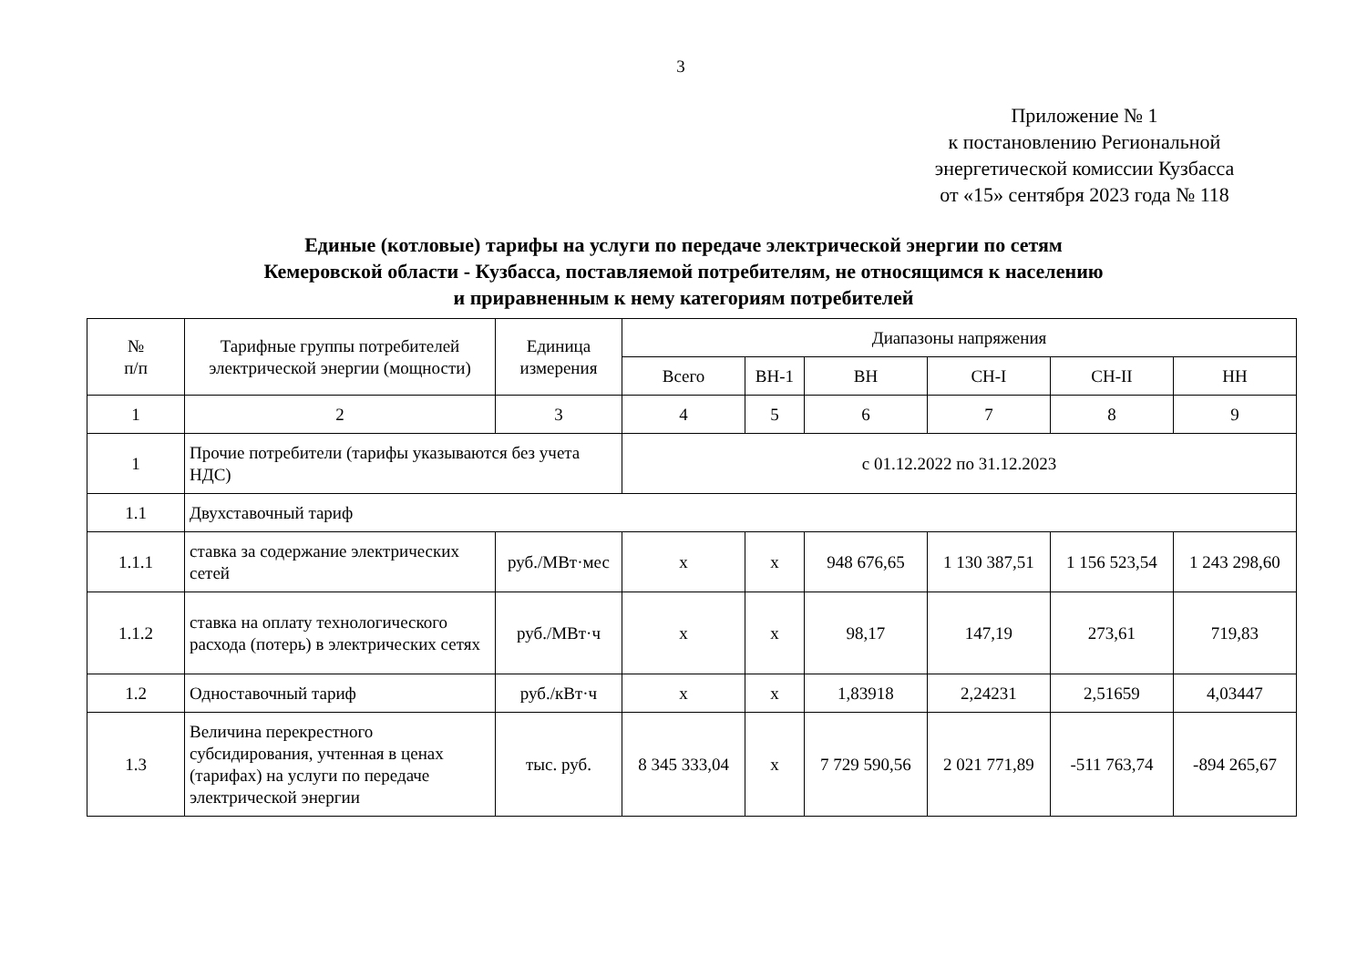3
Приложение № 1
к постановлению Региональной
энергетической комиссии Кузбасса
от «15» сентября 2023 года № 118
Единые (котловые) тарифы на услуги по передаче электрической энергии по сетям
Кемеровской области - Кузбасса, поставляемой потребителям, не относящимся к населению
и приравненным к нему категориям потребителей
| № п/п | Тарифные группы потребителей электрической энергии (мощности) | Единица измерения | Диапазоны напряжения | | | | | |
| --- | --- | --- | --- | --- | --- | --- | --- | --- |
| | | | Всего | ВН-1 | ВН | СН-I | СН-II | НН |
| 1 | 2 | 3 | 4 | 5 | 6 | 7 | 8 | 9 |
| 1 | Прочие потребители (тарифы указываются без учета НДС) | | с 01.12.2022 по 31.12.2023 | | | | | |
| 1.1 | Двухставочный тариф | | | | | | | |
| 1.1.1 | ставка за содержание электрических сетей | руб./МВт·мес | x | x | 948 676,65 | 1 130 387,51 | 1 156 523,54 | 1 243 298,60 |
| 1.1.2 | ставка на оплату технологического расхода (потерь) в электрических сетях | руб./МВт·ч | x | x | 98,17 | 147,19 | 273,61 | 719,83 |
| 1.2 | Одноставочный тариф | руб./кВт·ч | x | x | 1,83918 | 2,24231 | 2,51659 | 4,03447 |
| 1.3 | Величина перекрестного субсидирования, учтенная в ценах (тарифах) на услуги по передаче электрической энергии | тыс. руб. | 8 345 333,04 | x | 7 729 590,56 | 2 021 771,89 | -511 763,74 | -894 265,67 |